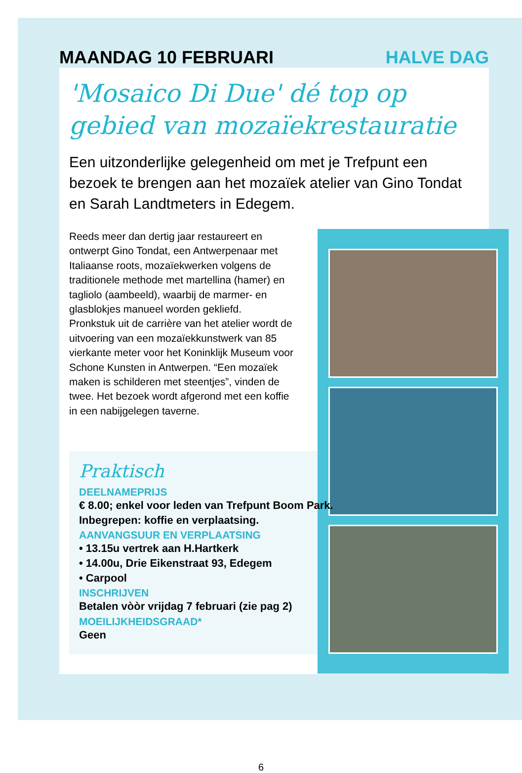MAANDAG 10 FEBRUARI HALVE DAG
'Mosaico Di Due' dé top op gebied van mozaïekrestauratie
Een uitzonderlijke gelegenheid om met je Trefpunt een bezoek te brengen aan het mozaïek atelier van Gino Tondat en Sarah Landtmeters in Edegem.
Reeds meer dan dertig jaar restaureert en ontwerpt Gino Tondat, een Antwerpenaar met Italiaanse roots, mozaïekwerken volgens de traditionele methode met martellina (hamer) en tagliolo (aambeeld), waarbij de marmer- en glasblokjes manueel worden gekliefd.
Pronkstuk uit de carrière van het atelier wordt de uitvoering van een mozaïekkunstwerk van 85 vierkante meter voor het Koninklijk Museum voor Schone Kunsten in Antwerpen. “Een mozaïek maken is schilderen met steentjes”, vinden de twee. Het bezoek wordt afgerond met een koffie in een nabijgelegen taverne.
Praktisch
DEELNAMEPRIJS
€ 8.00; enkel voor leden van Trefpunt Boom Park. Inbegrepen: koffie en verplaatsing.
AANVANGSUUR EN VERPLAATSING
• 13.15u vertrek aan H.Hartkerk
• 14.00u, Drie Eikenstraat 93, Edegem
• Carpool
INSCHRIJVEN
Betalen vòòr vrijdag 7 februari (zie pag 2)
MOEILIJKHEIDSGRAAD*
Geen
6